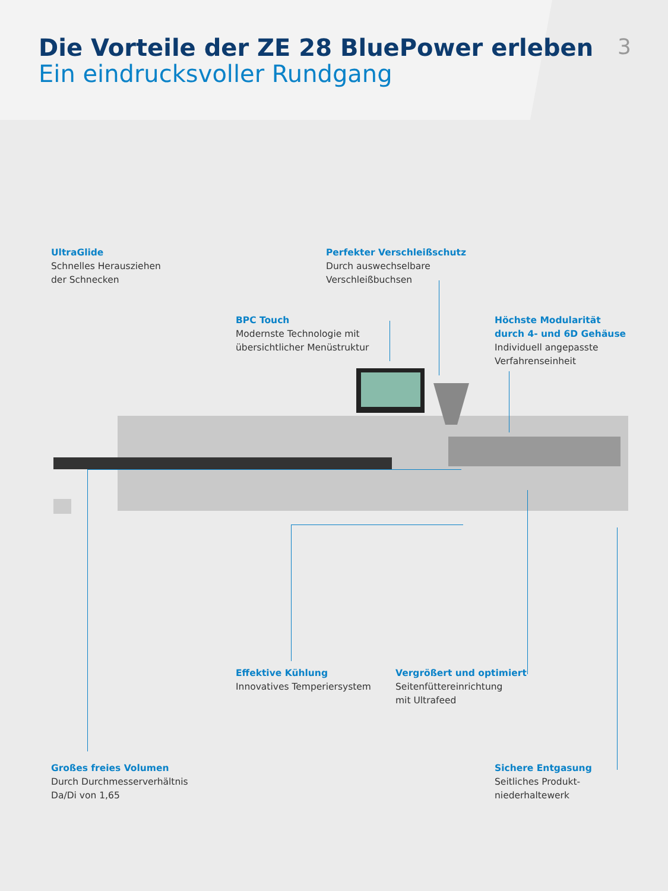Die Vorteile der ZE 28 BluePower erleben
Ein eindrucksvoller Rundgang
3
UltraGlide
Schnelles Herausziehen
der Schnecken
Perfekter Verschleißschutz
Durch auswechselbare
Verschleißbuchsen
BPC Touch
Modernste Technologie mit
übersichtlicher Menüstruktur
Höchste Modularität
durch 4- und 6D Gehäuse
Individuell angepasste
Verfahrenseinheit
Effektive Kühlung
Innovatives Temperiersystem
Vergrößert und optimiert
Seitenfüttereinrichtung
mit Ultrafeed
Großes freies Volumen
Durch Durchmesserverhältnis
Da/Di von 1,65
Sichere Entgasung
Seitliches Produkt-
niederhaltewerk